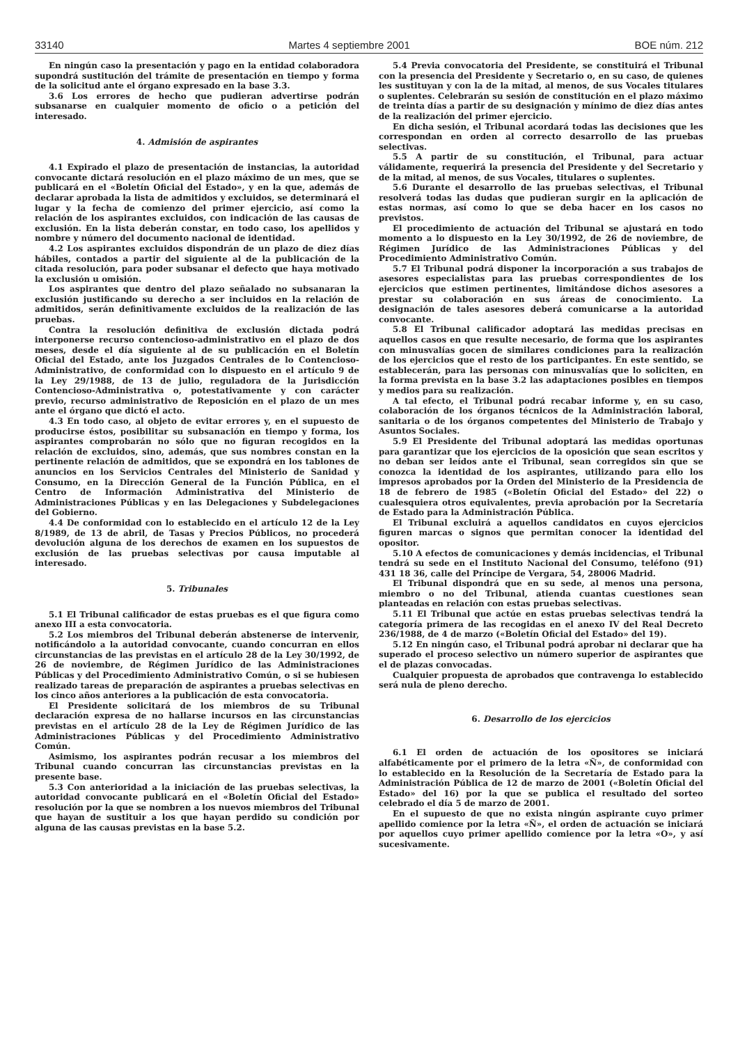33140 Martes 4 septiembre 2001 BOE núm. 212
En ningún caso la presentación y pago en la entidad colaboradora supondrá sustitución del trámite de presentación en tiempo y forma de la solicitud ante el órgano expresado en la base 3.3.
3.6 Los errores de hecho que pudieran advertirse podrán subsanarse en cualquier momento de oficio o a petición del interesado.
4. Admisión de aspirantes
4.1 Expirado el plazo de presentación de instancias, la autoridad convocante dictará resolución en el plazo máximo de un mes, que se publicará en el «Boletín Oficial del Estado», y en la que, además de declarar aprobada la lista de admitidos y excluidos, se determinará el lugar y la fecha de comienzo del primer ejercicio, así como la relación de los aspirantes excluidos, con indicación de las causas de exclusión. En la lista deberán constar, en todo caso, los apellidos y nombre y número del documento nacional de identidad.
4.2 Los aspirantes excluidos dispondrán de un plazo de diez días hábiles, contados a partir del siguiente al de la publicación de la citada resolución, para poder subsanar el defecto que haya motivado la exclusión u omisión.
Los aspirantes que dentro del plazo señalado no subsanaran la exclusión justificando su derecho a ser incluidos en la relación de admitidos, serán definitivamente excluidos de la realización de las pruebas.
Contra la resolución definitiva de exclusión dictada podrá interponerse recurso contencioso-administrativo en el plazo de dos meses, desde el día siguiente al de su publicación en el Boletín Oficial del Estado, ante los Juzgados Centrales de lo Contencioso-Administrativo, de conformidad con lo dispuesto en el artículo 9 de la Ley 29/1988, de 13 de julio, reguladora de la Jurisdicción Contencioso-Administrativa o, potestativamente y con carácter previo, recurso administrativo de Reposición en el plazo de un mes ante el órgano que dictó el acto.
4.3 En todo caso, al objeto de evitar errores y, en el supuesto de producirse éstos, posibilitar su subsanación en tiempo y forma, los aspirantes comprobarán no sólo que no figuran recogidos en la relación de excluidos, sino, además, que sus nombres constan en la pertinente relación de admitidos, que se expondrá en los tablones de anuncios en los Servicios Centrales del Ministerio de Sanidad y Consumo, en la Dirección General de la Función Pública, en el Centro de Información Administrativa del Ministerio de Administraciones Públicas y en las Delegaciones y Subdelegaciones del Gobierno.
4.4 De conformidad con lo establecido en el artículo 12 de la Ley 8/1989, de 13 de abril, de Tasas y Precios Públicos, no procederá devolución alguna de los derechos de examen en los supuestos de exclusión de las pruebas selectivas por causa imputable al interesado.
5. Tribunales
5.1 El Tribunal calificador de estas pruebas es el que figura como anexo III a esta convocatoria.
5.2 Los miembros del Tribunal deberán abstenerse de intervenir, notificándolo a la autoridad convocante, cuando concurran en ellos circunstancias de las previstas en el artículo 28 de la Ley 30/1992, de 26 de noviembre, de Régimen Jurídico de las Administraciones Públicas y del Procedimiento Administrativo Común, o si se hubiesen realizado tareas de preparación de aspirantes a pruebas selectivas en los cinco años anteriores a la publicación de esta convocatoria.
El Presidente solicitará de los miembros de su Tribunal declaración expresa de no hallarse incursos en las circunstancias previstas en el artículo 28 de la Ley de Régimen Jurídico de las Administraciones Públicas y del Procedimiento Administrativo Común.
Asimismo, los aspirantes podrán recusar a los miembros del Tribunal cuando concurran las circunstancias previstas en la presente base.
5.3 Con anterioridad a la iniciación de las pruebas selectivas, la autoridad convocante publicará en el «Boletín Oficial del Estado» resolución por la que se nombren a los nuevos miembros del Tribunal que hayan de sustituir a los que hayan perdido su condición por alguna de las causas previstas en la base 5.2.
5.4 Previa convocatoria del Presidente, se constituirá el Tribunal con la presencia del Presidente y Secretario o, en su caso, de quienes les sustituyan y con la de la mitad, al menos, de sus Vocales titulares o suplentes. Celebrarán su sesión de constitución en el plazo máximo de treinta días a partir de su designación y mínimo de diez días antes de la realización del primer ejercicio.
En dicha sesión, el Tribunal acordará todas las decisiones que les correspondan en orden al correcto desarrollo de las pruebas selectivas.
5.5 A partir de su constitución, el Tribunal, para actuar válidamente, requerirá la presencia del Presidente y del Secretario y de la mitad, al menos, de sus Vocales, titulares o suplentes.
5.6 Durante el desarrollo de las pruebas selectivas, el Tribunal resolverá todas las dudas que pudieran surgir en la aplicación de estas normas, así como lo que se deba hacer en los casos no previstos.
El procedimiento de actuación del Tribunal se ajustará en todo momento a lo dispuesto en la Ley 30/1992, de 26 de noviembre, de Régimen Jurídico de las Administraciones Públicas y del Procedimiento Administrativo Común.
5.7 El Tribunal podrá disponer la incorporación a sus trabajos de asesores especialistas para las pruebas correspondientes de los ejercicios que estimen pertinentes, limitándose dichos asesores a prestar su colaboración en sus áreas de conocimiento. La designación de tales asesores deberá comunicarse a la autoridad convocante.
5.8 El Tribunal calificador adoptará las medidas precisas en aquellos casos en que resulte necesario, de forma que los aspirantes con minusvalías gocen de similares condiciones para la realización de los ejercicios que el resto de los participantes. En este sentido, se establecerán, para las personas con minusvalías que lo soliciten, en la forma prevista en la base 3.2 las adaptaciones posibles en tiempos y medios para su realización.
A tal efecto, el Tribunal podrá recabar informe y, en su caso, colaboración de los órganos técnicos de la Administración laboral, sanitaria o de los órganos competentes del Ministerio de Trabajo y Asuntos Sociales.
5.9 El Presidente del Tribunal adoptará las medidas oportunas para garantizar que los ejercicios de la oposición que sean escritos y no deban ser leídos ante el Tribunal, sean corregidos sin que se conozca la identidad de los aspirantes, utilizando para ello los impresos aprobados por la Orden del Ministerio de la Presidencia de 18 de febrero de 1985 («Boletín Oficial del Estado» del 22) o cualesquiera otros equivalentes, previa aprobación por la Secretaría de Estado para la Administración Pública.
El Tribunal excluirá a aquellos candidatos en cuyos ejercicios figuren marcas o signos que permitan conocer la identidad del opositor.
5.10 A efectos de comunicaciones y demás incidencias, el Tribunal tendrá su sede en el Instituto Nacional del Consumo, teléfono (91) 431 18 36, calle del Príncipe de Vergara, 54, 28006 Madrid.
El Tribunal dispondrá que en su sede, al menos una persona, miembro o no del Tribunal, atienda cuantas cuestiones sean planteadas en relación con estas pruebas selectivas.
5.11 El Tribunal que actúe en estas pruebas selectivas tendrá la categoría primera de las recogidas en el anexo IV del Real Decreto 236/1988, de 4 de marzo («Boletín Oficial del Estado» del 19).
5.12 En ningún caso, el Tribunal podrá aprobar ni declarar que ha superado el proceso selectivo un número superior de aspirantes que el de plazas convocadas.
Cualquier propuesta de aprobados que contravenga lo establecido será nula de pleno derecho.
6. Desarrollo de los ejercicios
6.1 El orden de actuación de los opositores se iniciará alfabéticamente por el primero de la letra «Ñ», de conformidad con lo establecido en la Resolución de la Secretaría de Estado para la Administración Pública de 12 de marzo de 2001 («Boletín Oficial del Estado» del 16) por la que se publica el resultado del sorteo celebrado el día 5 de marzo de 2001.
En el supuesto de que no exista ningún aspirante cuyo primer apellido comience por la letra «Ñ», el orden de actuación se iniciará por aquellos cuyo primer apellido comience por la letra «O», y así sucesivamente.